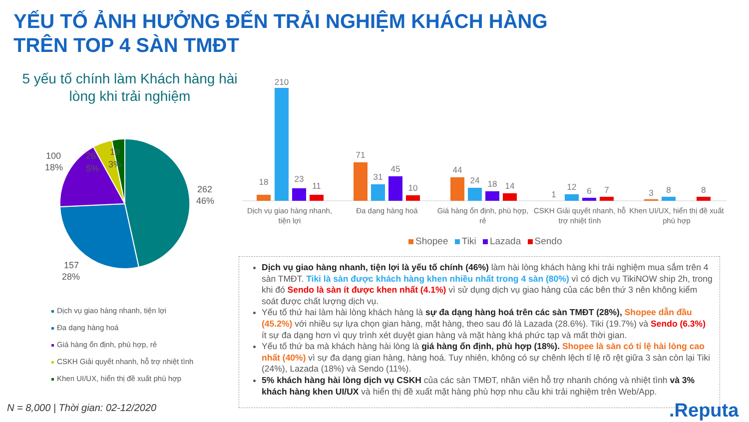YẾU TỐ ẢNH HƯỞNG ĐẾN TRẢI NGHIỆM KHÁCH HÀNG
TRÊN TOP 4 SÀN TMĐT
5 yếu tố chính làm Khách hàng hài lòng khi trải nghiệm
262
46%
157
28%
100
18%
26
5%
19
3%
Dịch vụ giao hàng nhanh, tiện lợi
Đa dạng hàng hoá
Giá hàng ổn định, phù hợp, rẻ
CSKH Giải quyết nhanh, hỗ trợ nhiệt tình
Khen UI/UX, hiển thị đề xuất phù hợp
18
210
23
11
71
31
45
10
44
24
18
14
1
12
6
7
3
8
8
Dịch vụ giao hàng nhanh, tiện lợi
Đa dạng hàng hoá
Giá hàng ổn định, phù hợp, rẻ
CSKH Giải quyết nhanh, hỗ trợ nhiệt tình
Khen UI/UX, hiển thị đề xuất phù hợp
Shopee Tiki Lazada Sendo
Dịch vụ giao hàng nhanh, tiện lợi là yếu tố chính (46%) làm hài lòng khách hàng khi trải nghiệm mua sắm trên 4 sàn TMĐT. Tiki là sàn được khách hàng khen nhiều nhất trong 4 sàn (80%) vì có dịch vụ TikiNOW ship 2h, trong khi đó Sendo là sàn ít được khen nhất (4.1%) vì sử dụng dịch vụ giao hàng của các bên thứ 3 nên không kiểm soát được chất lượng dịch vụ.
Yếu tố thứ hai làm hài lòng khách hàng là sự đa dạng hàng hoá trên các sàn TMĐT (28%), Shopee dẫn đầu (45.2%) với nhiều sự lựa chọn gian hàng, mặt hàng, theo sau đó là Lazada (28.6%). Tiki (19.7%) và Sendo (6.3%) ít sự đa dạng hơn vì quy trình xét duyệt gian hàng và mặt hàng khá phức tạp và mất thời gian.
Yếu tố thứ ba mà khách hàng hài lòng là giá hàng ổn định, phù hợp (18%). Shopee là sàn có tỉ lệ hài lòng cao nhất (40%) vì sự đa dạng gian hàng, hàng hoá. Tuy nhiên, không có sự chênh lệch tỉ lệ rõ rệt giữa 3 sàn còn lại Tiki (24%), Lazada (18%) và Sendo (11%).
5% khách hàng hài lòng dịch vụ CSKH của các sàn TMĐT, nhân viên hỗ trợ nhanh chóng và nhiệt tình và 3% khách hàng khen UI/UX và hiển thị đề xuất mặt hàng phù hợp nhu cầu khi trải nghiệm trên Web/App.
N = 8,000 | Thời gian: 02-12/2020
.Reputa